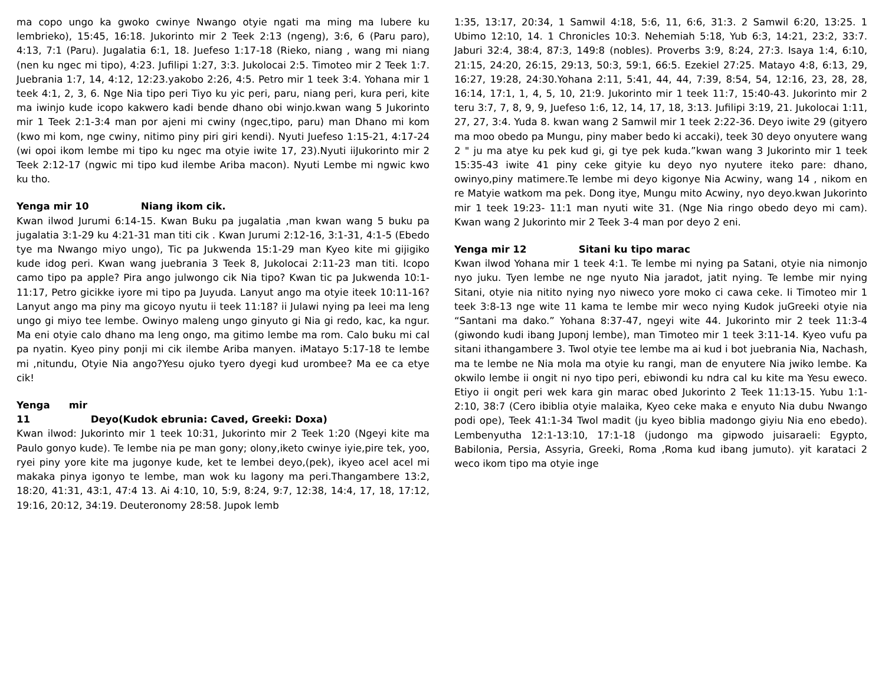ma copo ungo ka gwoko cwinye Nwango otyie ngati ma ming ma lubere ku lembrieko), 15:45, 16:18. Jukorinto mir 2 Teek 2:13 (ngeng), 3:6, 6 (Paru paro), 4:13, 7:1 (Paru). Jugalatia 6:1, 18. Juefeso 1:17-18 (Rieko, niang , wang mi niang (nen ku ngec mi tipo), 4:23. Jufilipi 1:27, 3:3. Jukolocai 2:5. Timoteo mir 2 Teek 1:7. Juebrania 1:7, 14, 4:12, 12:23.yakobo 2:26, 4:5. Petro mir 1 teek 3:4. Yohana mir 1 teek 4:1, 2, 3, 6. Nge Nia tipo peri Tiyo ku yic peri, paru, niang peri, kura peri, kite ma iwinjo kude icopo kakwero kadi bende dhano obi winjo.kwan wang 5 Jukorinto mir 1 Teek 2:1-3:4 man por ajeni mi cwiny (ngec,tipo, paru) man Dhano mi kom (kwo mi kom, nge cwiny, nitimo piny piri giri kendi). Nyuti Juefeso 1:15-21, 4:17-24 (wi opoi ikom lembe mi tipo ku ngec ma otyie iwite 17, 23).Nyuti iiJukorinto mir 2 Teek 2:12-17 (ngwic mi tipo kud ilembe Ariba macon). Nyuti Lembe mi ngwic kwo ku tho.
Yenga mir 10 Niang ikom cik.
Kwan ilwod Jurumi 6:14-15. Kwan Buku pa jugalatia ,man kwan wang 5 buku pa jugalatia 3:1-29 ku 4:21-31 man titi cik . Kwan Jurumi 2:12-16, 3:1-31, 4:1-5 (Ebedo tye ma Nwango miyo ungo), Tic pa Jukwenda 15:1-29 man Kyeo kite mi gijigiko kude idog peri. Kwan wang juebrania 3 Teek 8, Jukolocai 2:11-23 man titi. Icopo camo tipo pa apple? Pira ango julwongo cik Nia tipo? Kwan tic pa Jukwenda 10:1-11:17, Petro gicikke iyore mi tipo pa Juyuda. Lanyut ango ma otyie iteek 10:11-16? Lanyut ango ma piny ma gicoyo nyutu ii teek 11:18? ii Julawi nying pa leei ma leng ungo gi miyo tee lembe. Owinyo maleng ungo ginyuto gi Nia gi redo, kac, ka ngur. Ma eni otyie calo dhano ma leng ongo, ma gitimo lembe ma rom. Calo buku mi cal pa nyatin. Kyeo piny ponji mi cik ilembe Ariba manyen. iMatayo 5:17-18 te lembe mi ,nitundu, Otyie Nia ango?Yesu ojuko tyero dyegi kud urombee? Ma ee ca etye cik!
Yenga mir 11 Deyo(Kudok ebrunia: Caved, Greeki: Doxa)
Kwan ilwod: Jukorinto mir 1 teek 10:31, Jukorinto mir 2 Teek 1:20 (Ngeyi kite ma Paulo gonyo kude). Te lembe nia pe man gony; olony,iketo cwinye iyie,pire tek, yoo, ryei piny yore kite ma jugonye kude, ket te lembei deyo,(pek), ikyeo acel acel mi makaka pinya igonyo te lembe, man wok ku lagony ma peri.Thangambere 13:2, 18:20, 41:31, 43:1, 47:4 13. Ai 4:10, 10, 5:9, 8:24, 9:7, 12:38, 14:4, 17, 18, 17:12, 19:16, 20:12, 34:19. Deuteronomy 28:58. Jupok lemb
1:35, 13:17, 20:34, 1 Samwil 4:18, 5:6, 11, 6:6, 31:3. 2 Samwil 6:20, 13:25. 1 Ubimo 12:10, 14. 1 Chronicles 10:3. Nehemiah 5:18, Yub 6:3, 14:21, 23:2, 33:7. Jaburi 32:4, 38:4, 87:3, 149:8 (nobles). Proverbs 3:9, 8:24, 27:3. Isaya 1:4, 6:10, 21:15, 24:20, 26:15, 29:13, 50:3, 59:1, 66:5. Ezekiel 27:25. Matayo 4:8, 6:13, 29, 16:27, 19:28, 24:30.Yohana 2:11, 5:41, 44, 44, 7:39, 8:54, 54, 12:16, 23, 28, 28, 16:14, 17:1, 1, 4, 5, 10, 21:9. Jukorinto mir 1 teek 11:7, 15:40-43. Jukorinto mir 2 teru 3:7, 7, 8, 9, 9, Juefeso 1:6, 12, 14, 17, 18, 3:13. Jufilipi 3:19, 21. Jukolocai 1:11, 27, 27, 3:4. Yuda 8. kwan wang 2 Samwil mir 1 teek 2:22-36. Deyo iwite 29 (gityero ma moo obedo pa Mungu, piny maber bedo ki accaki), teek 30 deyo onyutere wang 2 " ju ma atye ku pek kud gi, gi tye pek kuda.”kwan wang 3 Jukorinto mir 1 teek 15:35-43 iwite 41 piny ceke gityie ku deyo nyo nyutere iteko pare: dhano, owinyo,piny matimere.Te lembe mi deyo kigonye Nia Acwiny, wang 14 , nikom en re Matyie watkom ma pek. Dong itye, Mungu mito Acwiny, nyo deyo.kwan Jukorinto mir 1 teek 19:23- 11:1 man nyuti wite 31. (Nge Nia ringo obedo deyo mi cam). Kwan wang 2 Jukorinto mir 2 Teek 3-4 man por deyo 2 eni.
Yenga mir 12 Sitani ku tipo marac
Kwan ilwod Yohana mir 1 teek 4:1. Te lembe mi nying pa Satani, otyie nia nimonjo nyo juku. Tyen lembe ne nge nyuto Nia jaradot, jatit nying. Te lembe mir nying Sitani, otyie nia nitito nying nyo niweco yore moko ci cawa ceke. Ii Timoteo mir 1 teek 3:8-13 nge wite 11 kama te lembe mir weco nying Kudok juGreeki otyie nia “Santani ma dako.” Yohana 8:37-47, ngeyi wite 44. Jukorinto mir 2 teek 11:3-4 (giwondo kudi ibang Juponj lembe), man Timoteo mir 1 teek 3:11-14. Kyeo vufu pa sitani ithangambere 3. Twol otyie tee lembe ma ai kud i bot juebrania Nia, Nachash, ma te lembe ne Nia mola ma otyie ku rangi, man de enyutere Nia jwiko lembe. Ka okwilo lembe ii ongit ni nyo tipo peri, ebiwondi ku ndra cal ku kite ma Yesu eweco. Etiyo ii ongit peri wek kara gin marac obed Jukorinto 2 Teek 11:13-15. Yubu 1:1-2:10, 38:7 (Cero ibiblia otyie malaika, Kyeo ceke maka e enyuto Nia dubu Nwango podi ope), Teek 41:1-34 Twol madit (ju kyeo biblia madongo giyiu Nia eno ebedo). Lembenyutha 12:1-13:10, 17:1-18 (judongo ma gipwodo juisaraeli: Egypto, Babilonia, Persia, Assyria, Greeki, Roma ,Roma kud ibang jumuto). yit karataci 2 weco ikom tipo ma otyie inge